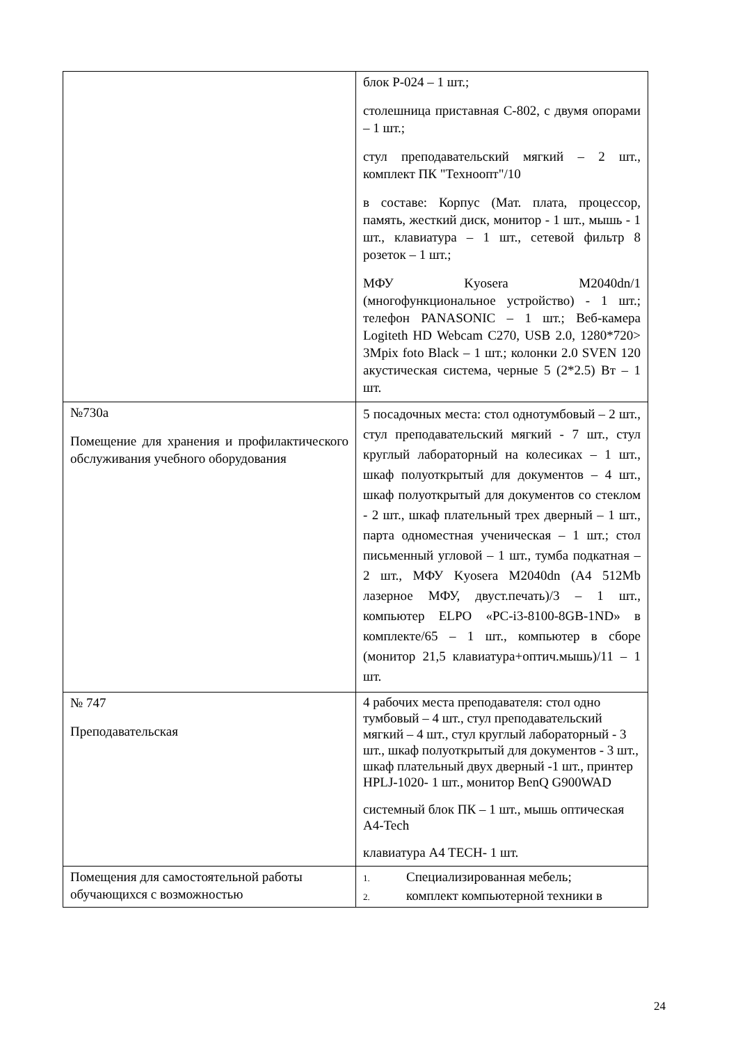| | блок Р-024 – 1 шт.; столешница приставная С-802, с двумя опорами – 1 шт.; стул преподавательский мягкий – 2 шт., комплект ПК "Техноопт"/10 в составе: Корпус (Мат. плата, процессор, память, жесткий диск, монитор - 1 шт., мышь - 1 шт., клавиатура – 1 шт., сетевой фильтр 8 розеток – 1 шт.; МФУ Kyosera M2040dn/1 (многофункциональное устройство) - 1 шт.; телефон PANASONIC – 1 шт.; Веб-камера Logiteth HD Webcam C270, USB 2.0, 1280*720> 3Mpix foto Black – 1 шт.; колонки 2.0 SVEN 120 акустическая система, черные 5 (2*2.5) Вт – 1 шт. |
| №730а Помещение для хранения и профилактического обслуживания учебного оборудования | 5 посадочных места: стол однотумбовый – 2 шт., стул преподавательский мягкий - 7 шт., стул круглый лабораторный на колесиках – 1 шт., шкаф полуоткрытый для документов – 4 шт., шкаф полуоткрытый для документов со стеклом - 2 шт., шкаф плательный трех дверный – 1 шт., парта одноместная ученическая – 1 шт.; стол письменный угловой – 1 шт., тумба подкатная – 2 шт., МФУ Kyosera M2040dn (A4 512Mb лазерное МФУ, двуст.печать)/3 – 1 шт., компьютер ELPO «PC-i3-8100-8GB-1ND» в комплекте/65 – 1 шт., компьютер в сборе (монитор 21,5 клавиатура+оптич.мышь)/11 – 1 шт. |
| № 747 Преподавательская | 4 рабочих места преподавателя: стол одно тумбовый – 4 шт., стул преподавательский мягкий – 4 шт., стул круглый лабораторный - 3 шт., шкаф полуоткрытый для документов - 3 шт., шкаф плательный двух дверный -1 шт., принтер HPLJ-1020- 1 шт., монитор BenQ G900WAD системный блок ПК – 1 шт., мышь оптическая A4-Tech клавиатура A4 TECH- 1 шт. |
| Помещения для самостоятельной работы обучающихся с возможностью | 1. Специализированная мебель; 2. комплект компьютерной техники в |
24